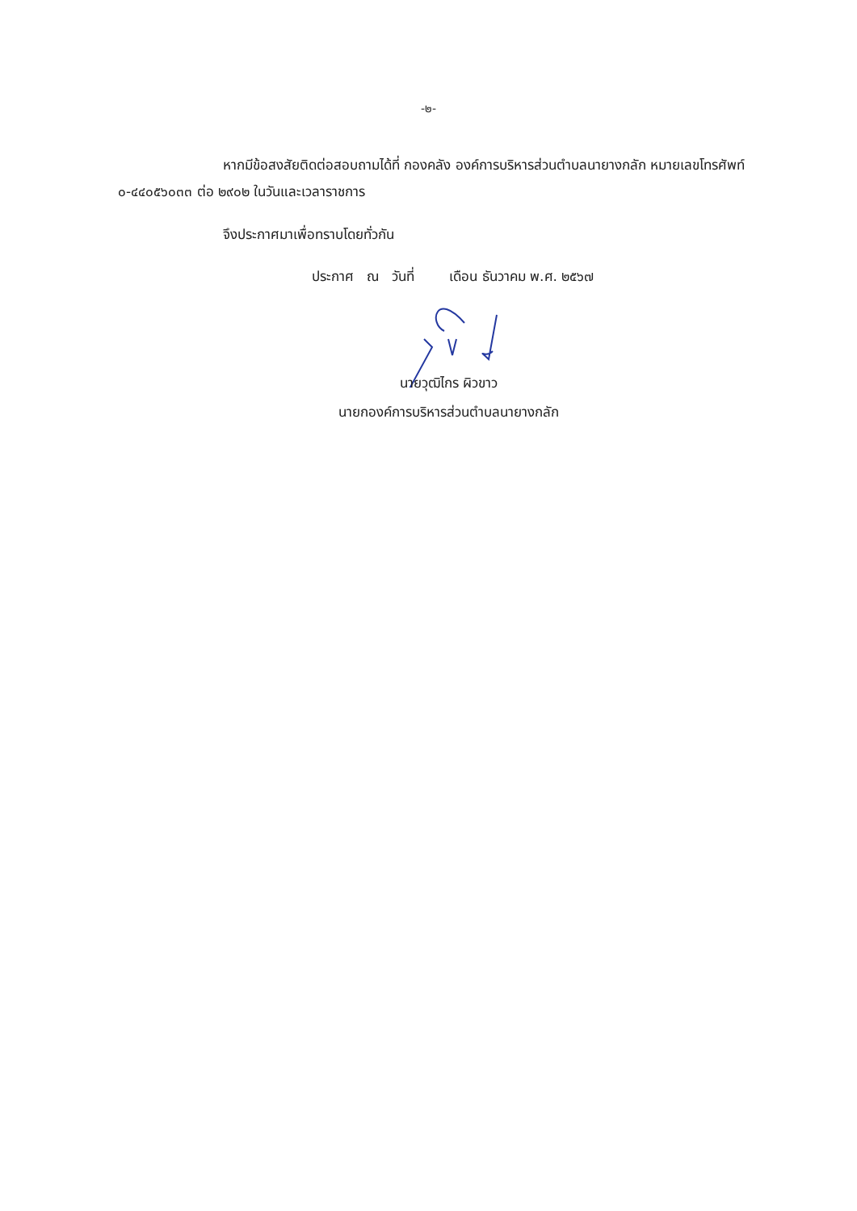-๒-
หากมีข้อสงสัยติดต่อสอบถามได้ที่ กองคลัง องค์การบริหารส่วนตำบลนายางกลัก หมายเลขโทรศัพท์ ๐-๔๔๐๕๖๐๓๓ ต่อ ๒๙๐๒ ในวันและเวลาราชการ
จึงประกาศมาเพื่อทราบโดยทั่วกัน
ประกาศ ณ วันที่ เดือน ธันวาคม พ.ศ. ๒๕๖๗
นายวุฒิไกร ผิวขาว
นายกองค์การบริหารส่วนตำบลนายางกลัก